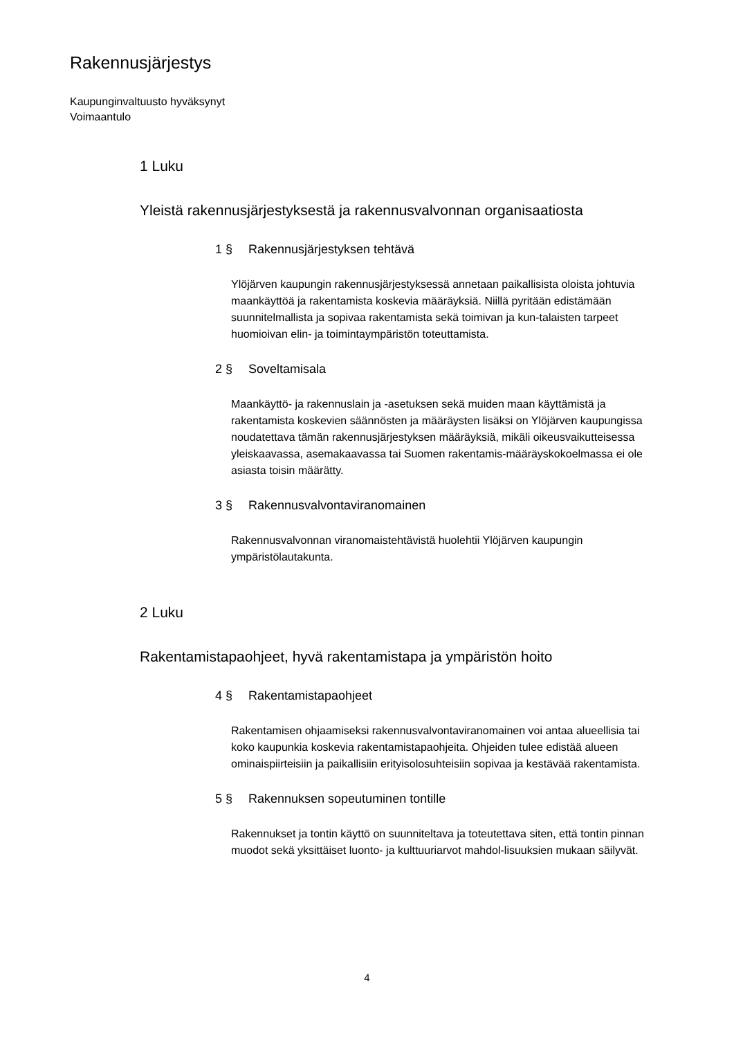Rakennusjärjestys
Kaupunginvaltuusto hyväksynyt
Voimaantulo
1 Luku
Yleistä rakennusjärjestyksestä ja rakennusvalvonnan organisaatiosta
1 § Rakennusjärjestyksen tehtävä
Ylöjärven kaupungin rakennusjärjestyksessä annetaan paikallisista oloista johtuvia maankäyttöä ja rakentamista koskevia määräyksiä. Niillä pyritään edistämään suunnitelmallista ja sopivaa rakentamista sekä toimivan ja kun-talaisten tarpeet huomioivan elin- ja toimintaympäristön toteuttamista.
2 § Soveltamisala
Maankäyttö- ja rakennuslain ja -asetuksen sekä muiden maan käyttämistä ja rakentamista koskevien säännösten ja määräysten lisäksi on Ylöjärven kaupungissa noudatettava tämän rakennusjärjestyksen määräyksiä, mikäli oikeusvaikutteisessa yleiskaavassa, asemakaavassa tai Suomen rakentamis-määräyskokoelmassa ei ole asiasta toisin määrätty.
3 § Rakennusvalvontaviranomainen
Rakennusvalvonnan viranomaistehtävistä huolehtii Ylöjärven kaupungin ympäristölautakunta.
2 Luku
Rakentamistapaohjeet, hyvä rakentamistapa ja ympäristön hoito
4 § Rakentamistapaohjeet
Rakentamisen ohjaamiseksi rakennusvalvontaviranomainen voi antaa alueellisia tai koko kaupunkia koskevia rakentamistapaohjeita. Ohjeiden tulee edistää alueen ominaispiirteisiin ja paikallisiin erityisolosuhteisiin sopivaa ja kestävää rakentamista.
5 § Rakennuksen sopeutuminen tontille
Rakennukset ja tontin käyttö on suunniteltava ja toteutettava siten, että tontin pinnan muodot sekä yksittäiset luonto- ja kulttuuriarvot mahdol-lisuuksien mukaan säilyvät.
4